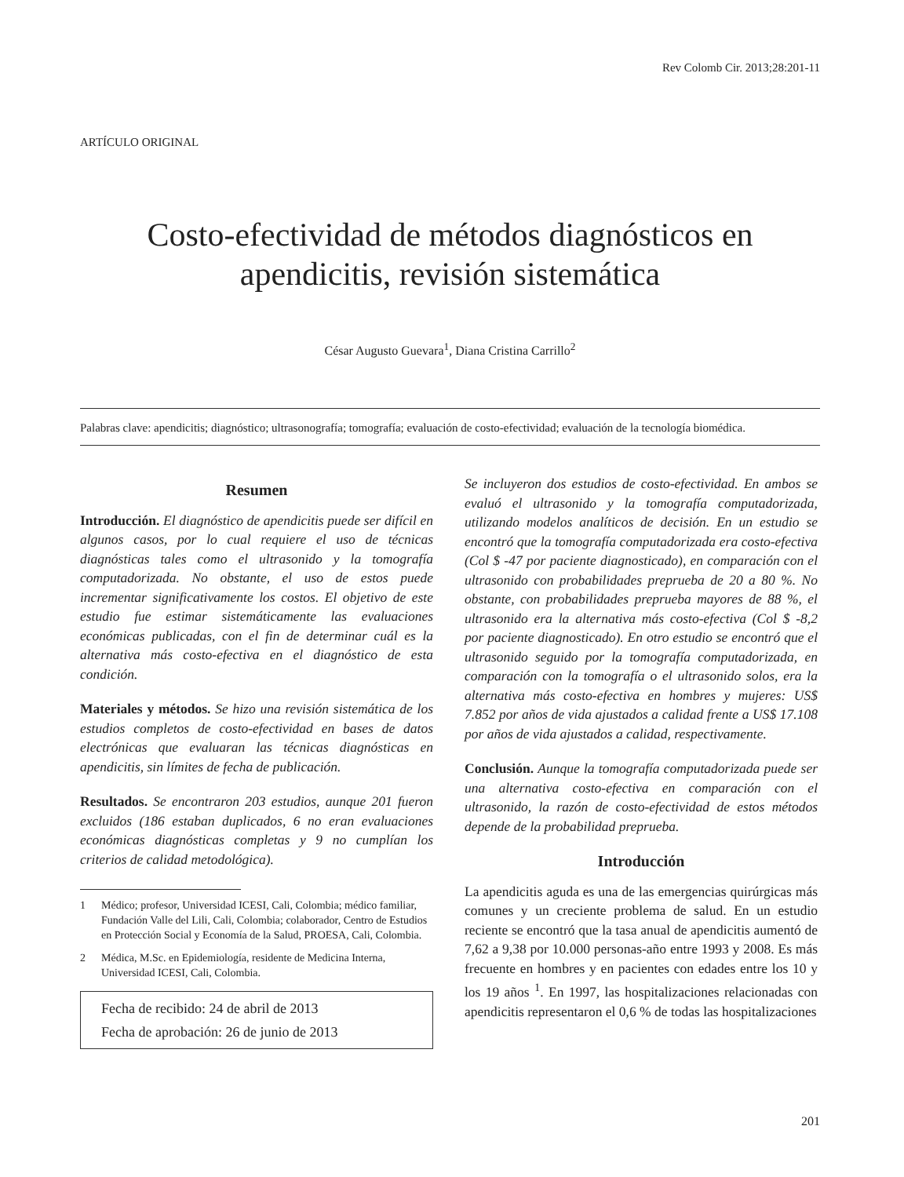Rev Colomb Cir. 2013;28:201-11
ARTÍCULO ORIGINAL
Costo-efectividad de métodos diagnósticos en apendicitis, revisión sistemática
César Augusto Guevara<sup>1</sup>, Diana Cristina Carrillo<sup>2</sup>
Palabras clave: apendicitis; diagnóstico; ultrasonografía; tomografía; evaluación de costo-efectividad; evaluación de la tecnología biomédica.
Resumen
Introducción. El diagnóstico de apendicitis puede ser difícil en algunos casos, por lo cual requiere el uso de técnicas diagnósticas tales como el ultrasonido y la tomografía computadorizada. No obstante, el uso de estos puede incrementar significativamente los costos. El objetivo de este estudio fue estimar sistemáticamente las evaluaciones económicas publicadas, con el fin de determinar cuál es la alternativa más costo-efectiva en el diagnóstico de esta condición.
Materiales y métodos. Se hizo una revisión sistemática de los estudios completos de costo-efectividad en bases de datos electrónicas que evaluaran las técnicas diagnósticas en apendicitis, sin límites de fecha de publicación.
Resultados. Se encontraron 203 estudios, aunque 201 fueron excluidos (186 estaban duplicados, 6 no eran evaluaciones económicas diagnósticas completas y 9 no cumplían los criterios de calidad metodológica).
1 Médico; profesor, Universidad ICESI, Cali, Colombia; médico familiar, Fundación Valle del Lili, Cali, Colombia; colaborador, Centro de Estudios en Protección Social y Economía de la Salud, PROESA, Cali, Colombia.
2 Médica, M.Sc. en Epidemiología, residente de Medicina Interna, Universidad ICESI, Cali, Colombia.
Fecha de recibido: 24 de abril de 2013
Fecha de aprobación: 26 de junio de 2013
Se incluyeron dos estudios de costo-efectividad. En ambos se evaluó el ultrasonido y la tomografía computadorizada, utilizando modelos analíticos de decisión. En un estudio se encontró que la tomografía computadorizada era costo-efectiva (Col $ -47 por paciente diagnosticado), en comparación con el ultrasonido con probabilidades preprueba de 20 a 80 %. No obstante, con probabilidades preprueba mayores de 88 %, el ultrasonido era la alternativa más costo-efectiva (Col $ -8,2 por paciente diagnosticado). En otro estudio se encontró que el ultrasonido seguido por la tomografía computadorizada, en comparación con la tomografía o el ultrasonido solos, era la alternativa más costo-efectiva en hombres y mujeres: US$ 7.852 por años de vida ajustados a calidad frente a US$ 17.108 por años de vida ajustados a calidad, respectivamente.
Conclusión. Aunque la tomografía computadorizada puede ser una alternativa costo-efectiva en comparación con el ultrasonido, la razón de costo-efectividad de estos métodos depende de la probabilidad preprueba.
Introducción
La apendicitis aguda es una de las emergencias quirúrgicas más comunes y un creciente problema de salud. En un estudio reciente se encontró que la tasa anual de apendicitis aumentó de 7,62 a 9,38 por 10.000 personas-año entre 1993 y 2008. Es más frecuente en hombres y en pacientes con edades entre los 10 y los 19 años <sup>1</sup>. En 1997, las hospitalizaciones relacionadas con apendicitis representaron el 0,6 % de todas las hospitalizaciones
201